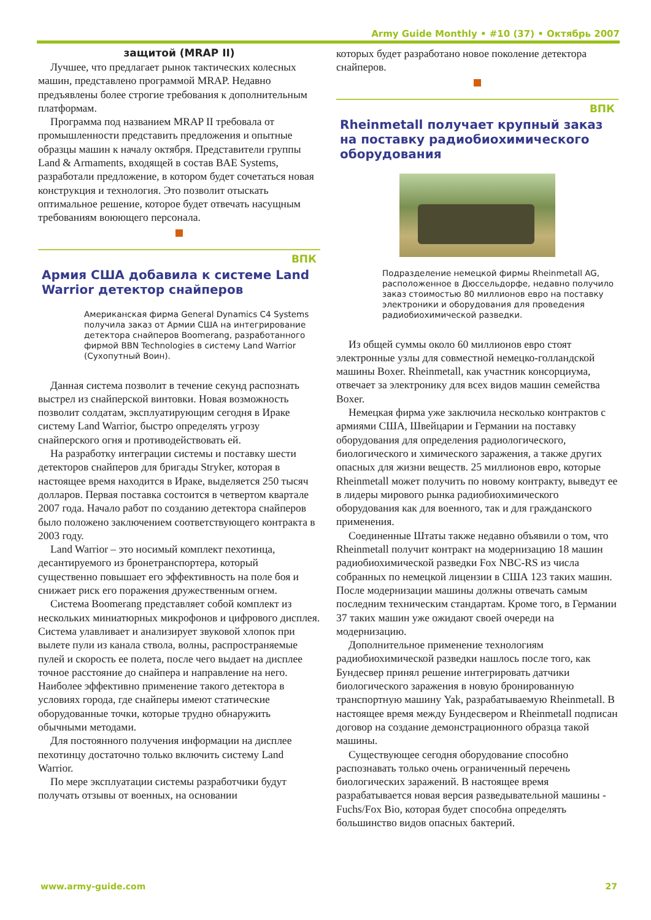Army Guide Monthly • #10 (37) • Октябрь 2007
защитой (MRAP II)
Лучшее, что предлагает рынок тактических колесных машин, представлено программой MRAP. Недавно предъявлены более строгие требования к дополнительным платформам.
Программа под названием MRAP II требовала от промышленности представить предложения и опытные образцы машин к началу октября. Представители группы Land & Armaments, входящей в состав BAE Systems, разработали предложение, в котором будет сочетаться новая конструкция и технология. Это позволит отыскать оптимальное решение, которое будет отвечать насущным требованиям воюющего персонала.
ВПК
Армия США добавила к системе Land Warrior детектор снайперов
Американская фирма General Dynamics C4 Systems получила заказ от Армии США на интегрирование детектора снайперов Boomerang, разработанного фирмой BBN Technologies в систему Land Warrior (Сухопутный Воин).
Данная система позволит в течение секунд распознать выстрел из снайперской винтовки. Новая возможность позволит солдатам, эксплуатирующим сегодня в Ираке систему Land Warrior, быстро определять угрозу снайперского огня и противодействовать ей.
На разработку интеграции системы и поставку шести детекторов снайперов для бригады Stryker, которая в настоящее время находится в Ираке, выделяется 250 тысяч долларов. Первая поставка состоится в четвертом квартале 2007 года. Начало работ по созданию детектора снайперов было положено заключением соответствующего контракта в 2003 году.
Land Warrior – это носимый комплект пехотинца, десантируемого из бронетранспортера, который существенно повышает его эффективность на поле боя и снижает риск его поражения дружественным огнем.
Система Boomerang представляет собой комплект из нескольких миниатюрных микрофонов и цифрового дисплея. Система улавливает и анализирует звуковой хлопок при вылете пули из канала ствола, волны, распространяемые пулей и скорость ее полета, после чего выдает на дисплее точное расстояние до снайпера и направление на него. Наиболее эффективно применение такого детектора в условиях города, где снайперы имеют статические оборудованные точки, которые трудно обнаружить обычными методами.
Для постоянного получения информации на дисплее пехотинцу достаточно только включить систему Land Warrior.
По мере эксплуатации системы разработчики будут получать отзывы от военных, на основании
которых будет разработано новое поколение детектора снайперов.
ВПК
Rheinmetall получает крупный заказ на поставку радиобиохимического оборудования
Подразделение немецкой фирмы Rheinmetall AG, расположенное в Дюссельдорфе, недавно получило заказ стоимостью 80 миллионов евро на поставку электроники и оборудования для проведения радиобиохимической разведки.
Из общей суммы около 60 миллионов евро стоят электронные узлы для совместной немецко-голландской машины Boxer. Rheinmetall, как участник консорциума, отвечает за электронику для всех видов машин семейства Boxer.
Немецкая фирма уже заключила несколько контрактов с армиями США, Швейцарии и Германии на поставку оборудования для определения радиологического, биологического и химического заражения, а также других опасных для жизни веществ. 25 миллионов евро, которые Rheinmetall может получить по новому контракту, выведут ее в лидеры мирового рынка радиобиохимического оборудования как для военного, так и для гражданского применения.
Соединенные Штаты также недавно объявили о том, что Rheinmetall получит контракт на модернизацию 18 машин радиобиохимической разведки Fox NBC-RS из числа собранных по немецкой лицензии в США 123 таких машин. После модернизации машины должны отвечать самым последним техническим стандартам. Кроме того, в Германии 37 таких машин уже ожидают своей очереди на модернизацию.
Дополнительное применение технологиям радиобиохимической разведки нашлось после того, как Бундесвер принял решение интегрировать датчики биологического заражения в новую бронированную транспортную машину Yak, разрабатываемую Rheinmetall. В настоящее время между Бундесвером и Rheinmetall подписан договор на создание демонстрационного образца такой машины.
Существующее сегодня оборудование способно распознавать только очень ограниченный перечень биологических заражений. В настоящее время разрабатывается новая версия разведывательной машины - Fuchs/Fox Bio, которая будет способна определять большинство видов опасных бактерий.
www.army-guide.com 27